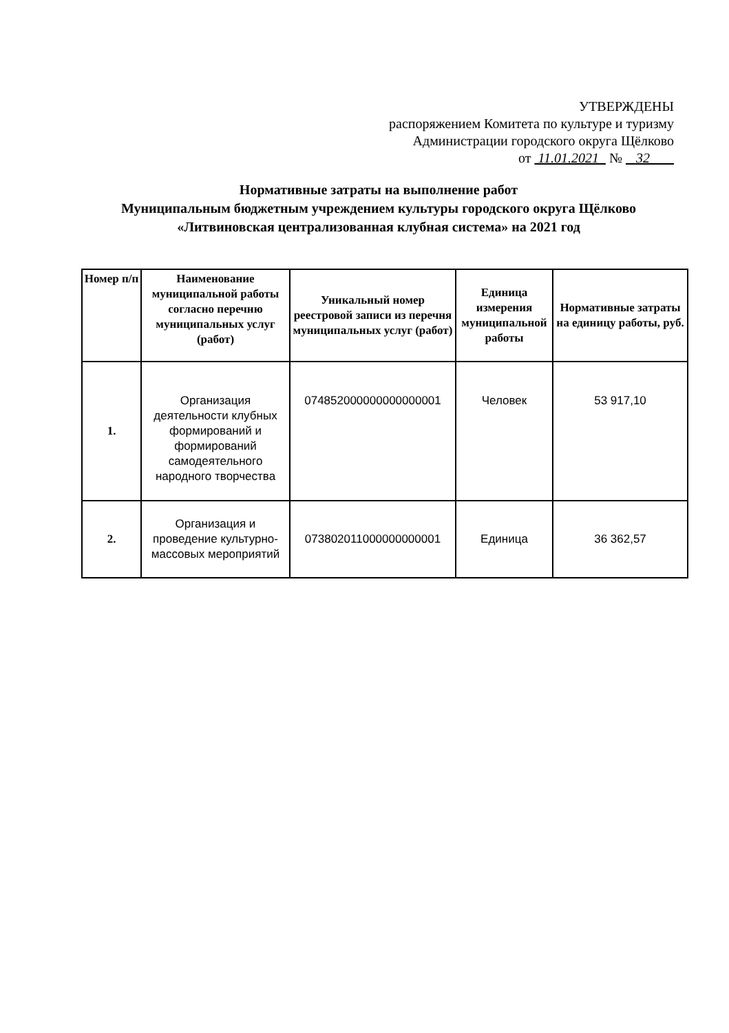УТВЕРЖДЕНЫ
распоряжением Комитета по культуре и туризму
Администрации городского округа Щёлково
от 11.01.2021 № 32
Нормативные затраты на выполнение работ
Муниципальным бюджетным учреждением культуры городского округа Щёлково
«Литвиновская централизованная клубная система» на 2021 год
| Номер п/п | Наименование муниципальной работы согласно перечню муниципальных услуг (работ) | Уникальный номер реестровой записи из перечня муниципальных услуг (работ) | Единица измерения муниципальной работы | Нормативные затраты на единицу работы, руб. |
| --- | --- | --- | --- | --- |
| 1. | Организация деятельности клубных формирований и формирований самодеятельного народного творчества | 074852000000000000001 | Человек | 53 917,10 |
| 2. | Организация и проведение культурно-массовых мероприятий | 073802011000000000001 | Единица | 36 362,57 |